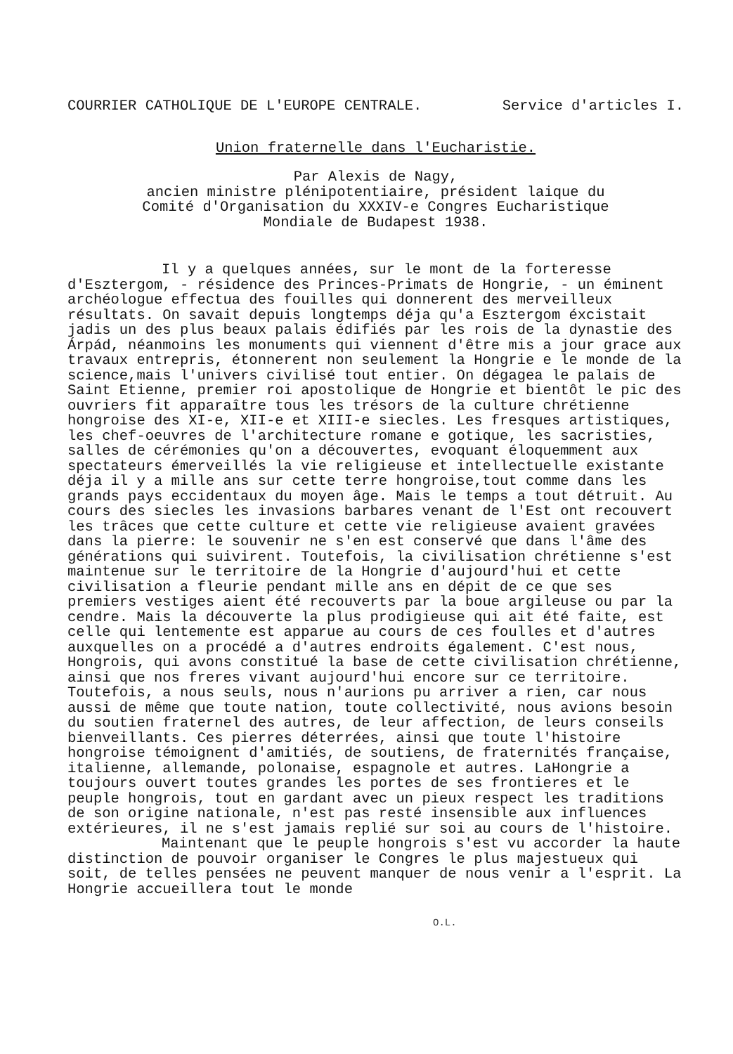COURRIER CATHOLIQUE DE L'EUROPE CENTRALE. Service d'articles I.
Union fraternelle dans l'Eucharistie.
Par Alexis de Nagy,
ancien ministre plénipotentiaire, président laique du
Comité d'Organisation du XXXIV-e Congres Eucharistique
Mondiale de Budapest 1938.
Il y a quelques années, sur le mont de la forteresse d'Esztergom, - résidence des Princes-Primats de Hongrie, - un éminent archéologue effectua des fouilles qui donnerent des merveilleux résultats. On savait depuis longtemps déja qu'a Esztergom éxcistait jadis un des plus beaux palais édifiés par les rois de la dynastie des Árpád, néanmoins les monuments qui viennent d'être mis a jour grace aux travaux entrepris, étonnerent non seulement la Hongrie e le monde de la science,mais l'univers civilisé tout entier. On dégagea le palais de Saint Etienne, premier roi apostolique de Hongrie et bientôt le pic des ouvriers fit apparaître tous les trésors de la culture chrétienne hongroise des XI-e, XII-e et XIII-e siecles. Les fresques artistiques, les chef-oeuvres de l'architecture romane e gotique, les sacristies, salles de cérémonies qu'on a découvertes, evoquant éloquemment aux spectateurs émerveillés la vie religieuse et intellectuelle existante déja il y a mille ans sur cette terre hongroise,tout comme dans les grands pays eccidentaux du moyen âge. Mais le temps a tout détruit. Au cours des siecles les invasions barbares venant de l'Est ont recouvert les trâces que cette culture et cette vie religieuse avaient gravées dans la pierre: le souvenir ne s'en est conservé que dans l'âme des générations qui suivirent. Toutefois, la civilisation chrétienne s'est maintenue sur le territoire de la Hongrie d'aujourd'hui et cette civilisation a fleurie pendant mille ans en dépit de ce que ses premiers vestiges aient été recouverts par la boue argileuse ou par la cendre. Mais la découverte la plus prodigieuse qui ait été faite, est celle qui lentemente est apparue au cours de ces foulles et d'autres auxquelles on a procédé a d'autres endroits également. C'est nous, Hongrois, qui avons constitué la base de cette civilisation chrétienne, ainsi que nos freres vivant aujourd'hui encore sur ce territoire. Toutefois, a nous seuls, nous n'aurions pu arriver a rien, car nous aussi de même que toute nation, toute collectivité, nous avions besoin du soutien fraternel des autres, de leur affection, de leurs conseils bienveillants. Ces pierres déterrées, ainsi que toute l'histoire hongroise témoignent d'amitiés, de soutiens, de fraternités française, italienne, allemande, polonaise, espagnole et autres. LaHongrie a toujours ouvert toutes grandes les portes de ses frontieres et le peuple hongrois, tout en gardant avec un pieux respect les traditions de son origine nationale, n'est pas resté insensible aux influences extérieures, il ne s'est jamais replié sur soi au cours de l'histoire.
Maintenant que le peuple hongrois s'est vu accorder la haute distinction de pouvoir organiser le Congres le plus majestueux qui soit, de telles pensées ne peuvent manquer de nous venir a l'esprit. La Hongrie accueillera tout le monde
O.L.